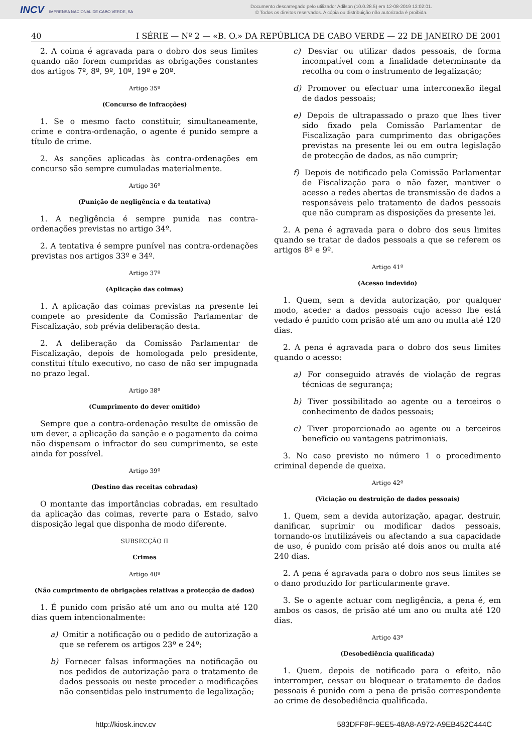INCV IMPRENSA NACIONAL DE CABO VERDE, SA
Documento descarregado pelo utilizador Adilson (10.0.28.5) em 12-08-2019 13:02:01.
© Todos os direitos reservados. A cópia ou distribuição não autorizada é proibida.
40 I SÉRIE — Nº 2 — «B. O.» DA REPÚBLICA DE CABO VERDE — 22 DE JANEIRO DE 2001
2. A coima é agravada para o dobro dos seus limites quando não forem cumpridas as obrigações constantes dos artigos 7º, 8º, 9º, 10º, 19º e 20º.
Artigo 35º
(Concurso de infracções)
1. Se o mesmo facto constituir, simultaneamente, crime e contra-ordenação, o agente é punido sempre a título de crime.
2. As sanções aplicadas às contra-ordenações em concurso são sempre cumuladas materialmente.
Artigo 36º
(Punição de negligência e da tentativa)
1. A negligência é sempre punida nas contra-ordenações previstas no artigo 34º.
2. A tentativa é sempre punível nas contra-ordenações previstas nos artigos 33º e 34º.
Artigo 37º
(Aplicação das coimas)
1. A aplicação das coimas previstas na presente lei compete ao presidente da Comissão Parlamentar de Fiscalização, sob prévia deliberação desta.
2. A deliberação da Comissão Parlamentar de Fiscalização, depois de homologada pelo presidente, constitui título executivo, no caso de não ser impugnada no prazo legal.
Artigo 38º
(Cumprimento do dever omitido)
Sempre que a contra-ordenação resulte de omissão de um dever, a aplicação da sanção e o pagamento da coima não dispensam o infractor do seu cumprimento, se este ainda for possível.
Artigo 39º
(Destino das receitas cobradas)
O montante das importâncias cobradas, em resultado da aplicação das coimas, reverte para o Estado, salvo disposição legal que disponha de modo diferente.
SUBSECÇÃO II
Crimes
Artigo 40º
(Não cumprimento de obrigações relativas a protecção de dados)
1. É punido com prisão até um ano ou multa até 120 dias quem intencionalmente:
a) Omitir a notificação ou o pedido de autorização a que se referem os artigos 23º e 24º;
b) Fornecer falsas informações na notificação ou nos pedidos de autorização para o tratamento de dados pessoais ou neste proceder a modificações não consentidas pelo instrumento de legalização;
c) Desviar ou utilizar dados pessoais, de forma incompatível com a finalidade determinante da recolha ou com o instrumento de legalização;
d) Promover ou efectuar uma interconexão ilegal de dados pessoais;
e) Depois de ultrapassado o prazo que lhes tiver sido fixado pela Comissão Parlamentar de Fiscalização para cumprimento das obrigações previstas na presente lei ou em outra legislação de protecção de dados, as não cumprir;
f) Depois de notificado pela Comissão Parlamentar de Fiscalização para o não fazer, manti­ver o acesso a redes abertas de transmissão de dados a responsáveis pelo tratamento de dados pessoais que não cumpram as disposições da presente lei.
2. A pena é agravada para o dobro dos seus limites quando se tratar de dados pessoais a que se referem os artigos 8º e 9º.
Artigo 41º
(Acesso indevido)
1. Quem, sem a devida autorização, por qualquer modo, aceder a dados pessoais cujo acesso lhe está vedado é punido com prisão até um ano ou multa até 120 dias.
2. A pena é agravada para o dobro dos seus limites quando o acesso:
a) For conseguido através de violação de regras técnicas de segurança;
b) Tiver possibilitado ao agente ou a terceiros o conhecimento de dados pessoais;
c) Tiver proporcionado ao agente ou a terceiros benefício ou vantagens patrimoniais.
3. No caso previsto no número 1 o procedimento criminal depende de queixa.
Artigo 42º
(Viciação ou destruição de dados pessoais)
1. Quem, sem a devida autorização, apagar, destruir, danificar, suprimir ou modificar dados pessoais, tornando-os inutilizáveis ou afectando a sua capacidade de uso, é punido com prisão até dois anos ou multa até 240 dias.
2. A pena é agravada para o dobro nos seus limites se o dano produzido for particularmente grave.
3. Se o agente actuar com negligência, a pena é, em ambos os casos, de prisão até um ano ou multa até 120 dias.
Artigo 43º
(Desobediência qualificada)
1. Quem, depois de notificado para o efeito, não interromper, cessar ou bloquear o tratamento de dados pessoais é punido com a pena de prisão correspondente ao crime de desobediência qualificada.
http://kiosk.incv.cv 583DFF8F-9EE5-48A8-A972-A9EB452C444C